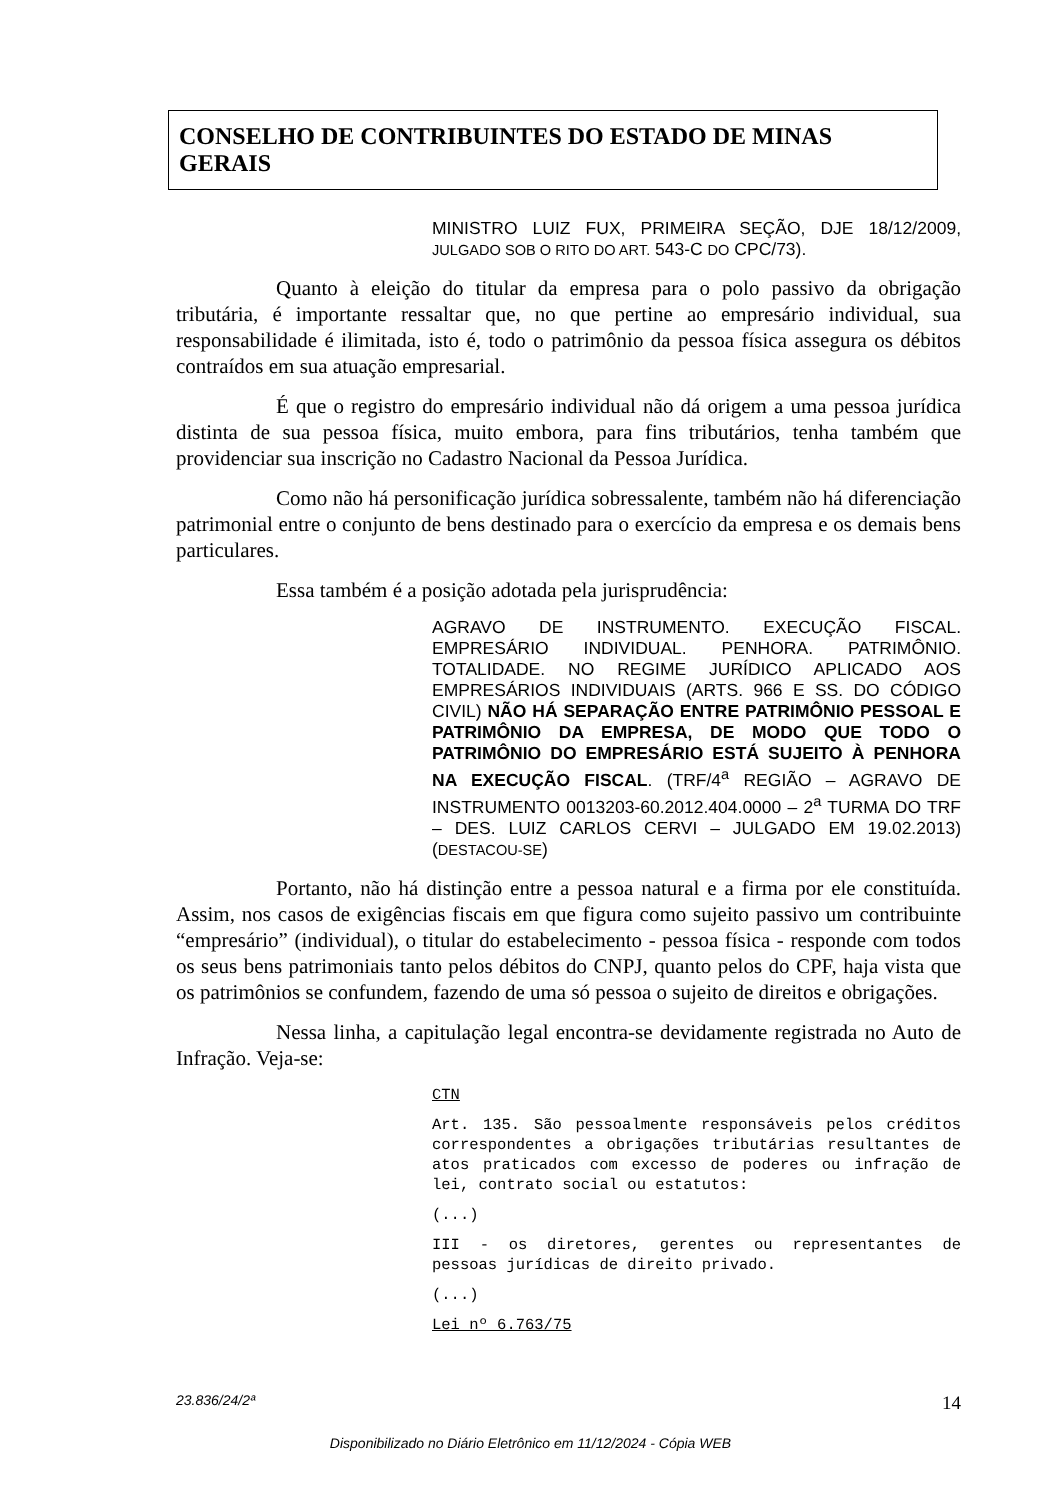CONSELHO DE CONTRIBUINTES DO ESTADO DE MINAS GERAIS
MINISTRO LUIZ FUX, PRIMEIRA SEÇÃO, DJE 18/12/2009, JULGADO SOB O RITO DO ART. 543-C DO CPC/73).
Quanto à eleição do titular da empresa para o polo passivo da obrigação tributária, é importante ressaltar que, no que pertine ao empresário individual, sua responsabilidade é ilimitada, isto é, todo o patrimônio da pessoa física assegura os débitos contraídos em sua atuação empresarial.
É que o registro do empresário individual não dá origem a uma pessoa jurídica distinta de sua pessoa física, muito embora, para fins tributários, tenha também que providenciar sua inscrição no Cadastro Nacional da Pessoa Jurídica.
Como não há personificação jurídica sobressalente, também não há diferenciação patrimonial entre o conjunto de bens destinado para o exercício da empresa e os demais bens particulares.
Essa também é a posição adotada pela jurisprudência:
AGRAVO DE INSTRUMENTO. EXECUÇÃO FISCAL. EMPRESÁRIO INDIVIDUAL. PENHORA. PATRIMÔNIO. TOTALIDADE. NO REGIME JURÍDICO APLICADO AOS EMPRESÁRIOS INDIVIDUAIS (ARTS. 966 E SS. DO CÓDIGO CIVIL) NÃO HÁ SEPARAÇÃO ENTRE PATRIMÔNIO PESSOAL E PATRIMÔNIO DA EMPRESA, DE MODO QUE TODO O PATRIMÔNIO DO EMPRESÁRIO ESTÁ SUJEITO À PENHORA NA EXECUÇÃO FISCAL. (TRF/4<sup>a</sup> REGIÃO – AGRAVO DE INSTRUMENTO 0013203-60.2012.404.0000 – 2<sup>a</sup> TURMA DO TRF – DES. LUIZ CARLOS CERVI – JULGADO EM 19.02.2013) (DESTACOU-SE)
Portanto, não há distinção entre a pessoa natural e a firma por ele constituída. Assim, nos casos de exigências fiscais em que figura como sujeito passivo um contribuinte “empresário” (individual), o titular do estabelecimento - pessoa física - responde com todos os seus bens patrimoniais tanto pelos débitos do CNPJ, quanto pelos do CPF, haja vista que os patrimônios se confundem, fazendo de uma só pessoa o sujeito de direitos e obrigações.
Nessa linha, a capitulação legal encontra-se devidamente registrada no Auto de Infração. Veja-se:
CTN
Art. 135. São pessoalmente responsáveis pelos créditos correspondentes a obrigações tributárias resultantes de atos praticados com excesso de poderes ou infração de lei, contrato social ou estatutos:
(...)
III - os diretores, gerentes ou representantes de pessoas jurídicas de direito privado.
(...)
Lei nº 6.763/75
23.836/24/2ª 14
Disponibilizado no Diário Eletrônico em 11/12/2024 - Cópia WEB